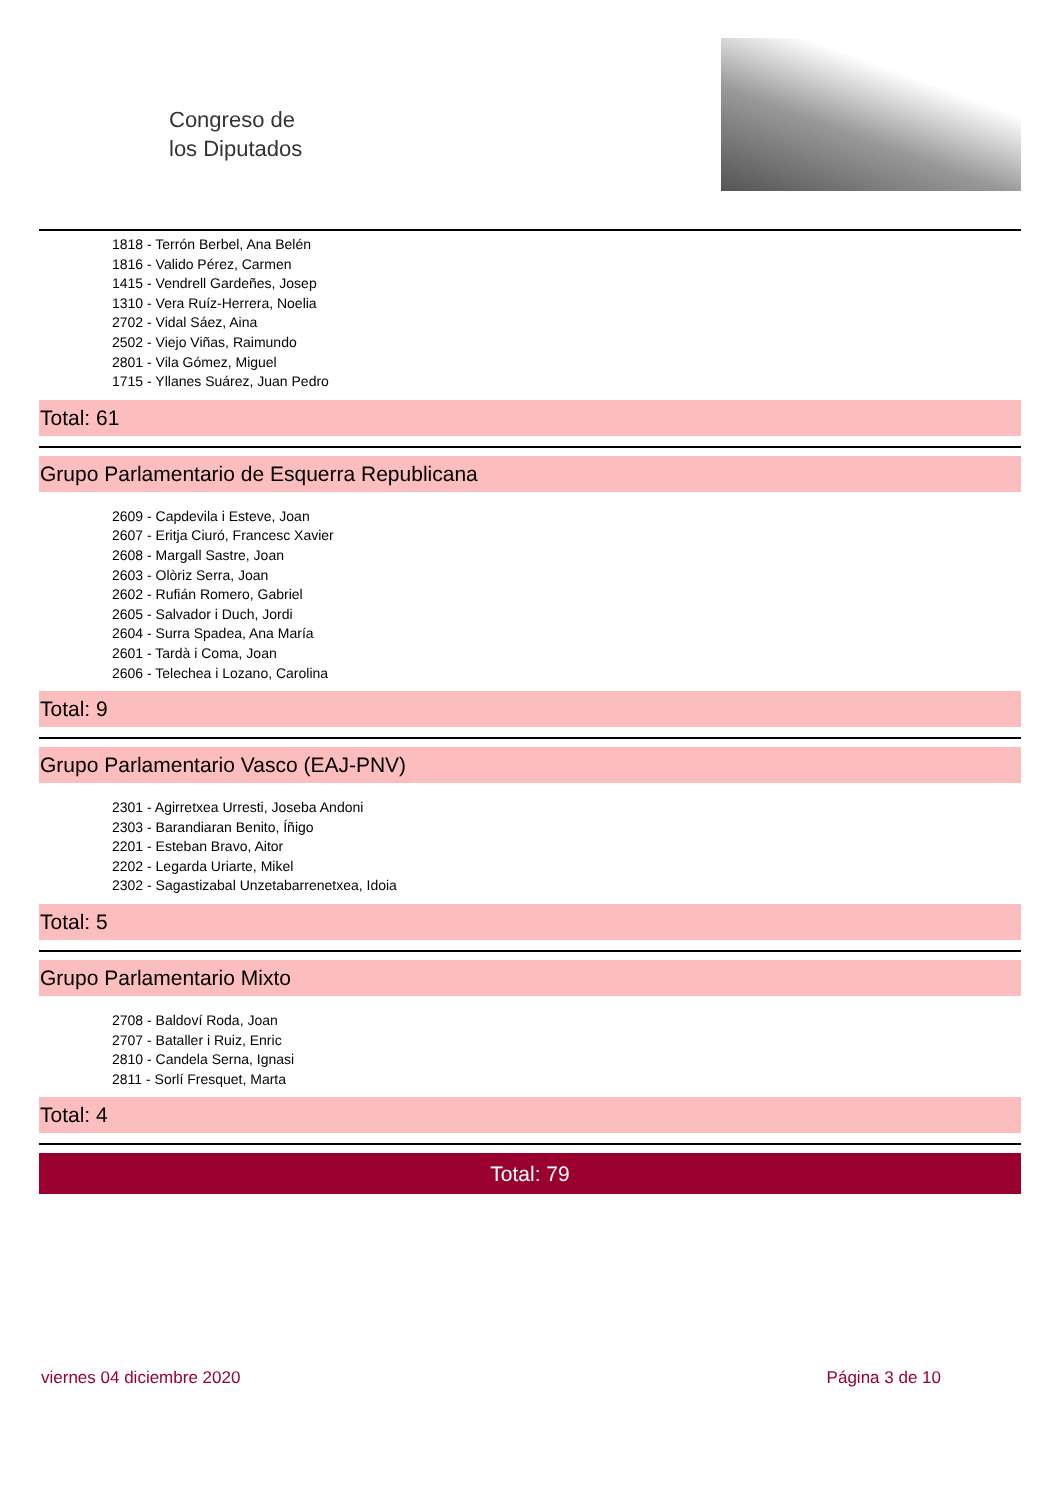Congreso de
los Diputados
1818 - Terrón Berbel, Ana Belén
1816 - Valido Pérez, Carmen
1415 - Vendrell Gardeñes, Josep
1310 - Vera Ruíz-Herrera, Noelia
2702 - Vidal Sáez, Aina
2502 - Viejo Viñas, Raimundo
2801 - Vila Gómez, Miguel
1715 - Yllanes Suárez, Juan Pedro
Total: 61
Grupo Parlamentario de Esquerra Republicana
2609 - Capdevila i Esteve, Joan
2607 - Eritja Ciuró, Francesc Xavier
2608 - Margall Sastre, Joan
2603 - Olòriz Serra, Joan
2602 - Rufián Romero, Gabriel
2605 - Salvador i Duch, Jordi
2604 - Surra Spadea, Ana María
2601 - Tardà i Coma, Joan
2606 - Telechea i Lozano, Carolina
Total: 9
Grupo Parlamentario Vasco (EAJ-PNV)
2301 - Agirretxea Urresti, Joseba Andoni
2303 - Barandiaran Benito, Íñigo
2201 - Esteban Bravo, Aitor
2202 - Legarda Uriarte, Mikel
2302 - Sagastizabal Unzetabarrenetxea, Idoia
Total: 5
Grupo Parlamentario Mixto
2708 - Baldoví Roda, Joan
2707 - Bataller i Ruiz, Enric
2810 - Candela Serna, Ignasi
2811 - Sorlí Fresquet, Marta
Total: 4
Total: 79
viernes 04 diciembre 2020 Página 3 de 10